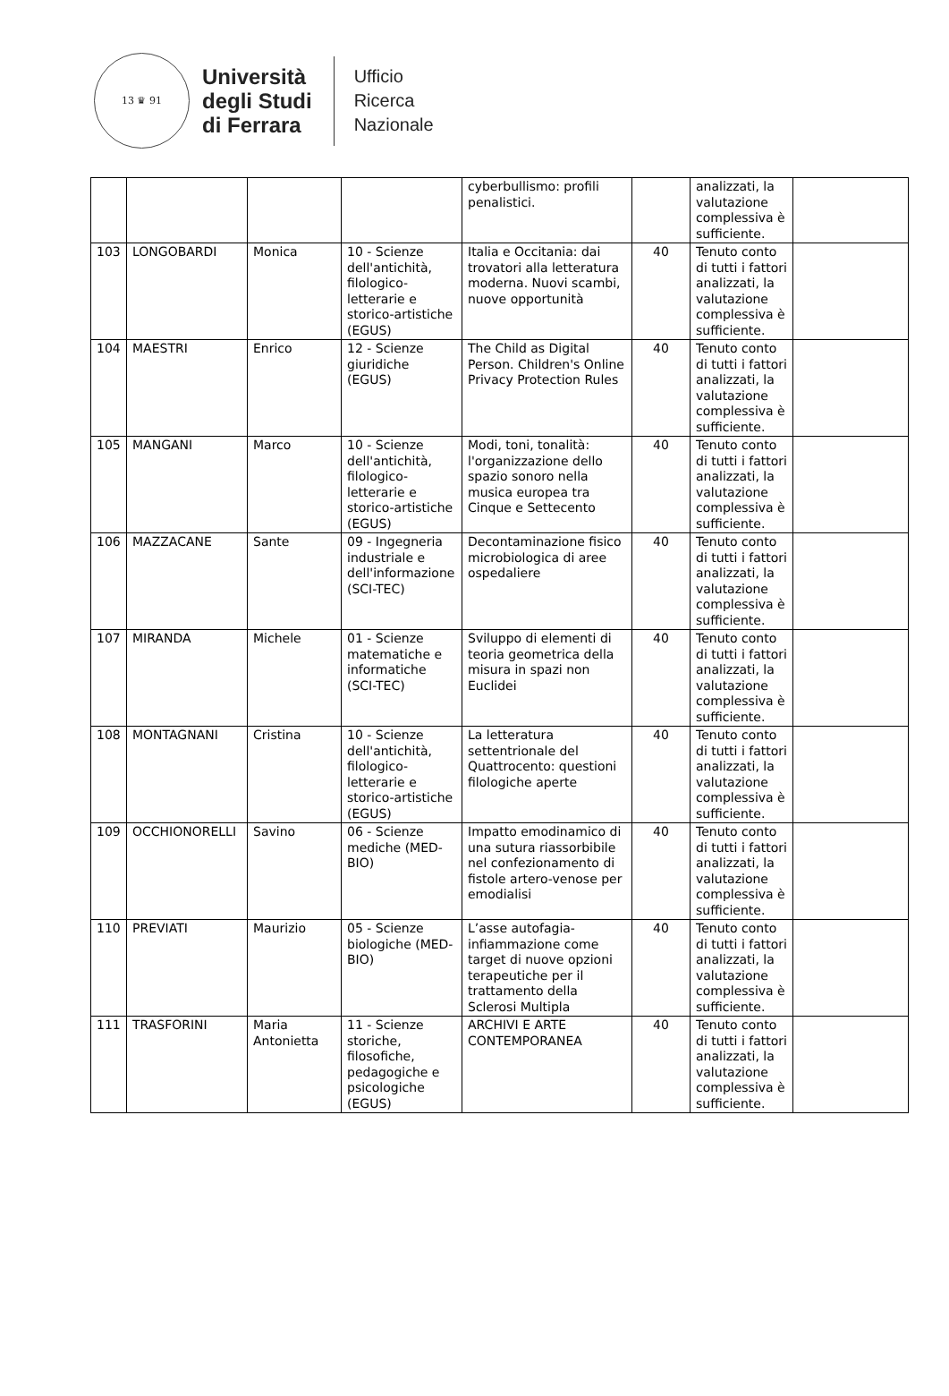13 ♛ 91
Università
degli Studi
di Ferrara
Ufficio
Ricerca
Nazionale
| | | | | cyberbullismo: profili penalistici. | | analizzati, la valutazione complessiva è sufficiente. | |
| 103 | LONGOBARDI | Monica | 10 - Scienze dell'antichità, filologico-letterarie e storico-artistiche (EGUS) | Italia e Occitania: dai trovatori alla letteratura moderna. Nuovi scambi, nuove opportunità | 40 | Tenuto conto di tutti i fattori analizzati, la valutazione complessiva è sufficiente. | |
| 104 | MAESTRI | Enrico | 12 - Scienze giuridiche (EGUS) | The Child as Digital Person. Children's Online Privacy Protection Rules | 40 | Tenuto conto di tutti i fattori analizzati, la valutazione complessiva è sufficiente. | |
| 105 | MANGANI | Marco | 10 - Scienze dell'antichità, filologico-letterarie e storico-artistiche (EGUS) | Modi, toni, tonalità: l'organizzazione dello spazio sonoro nella musica europea tra Cinque e Settecento | 40 | Tenuto conto di tutti i fattori analizzati, la valutazione complessiva è sufficiente. | |
| 106 | MAZZACANE | Sante | 09 - Ingegneria industriale e dell'informazione (SCI-TEC) | Decontaminazione fisico microbiologica di aree ospedaliere | 40 | Tenuto conto di tutti i fattori analizzati, la valutazione complessiva è sufficiente. | |
| 107 | MIRANDA | Michele | 01 - Scienze matematiche e informatiche (SCI-TEC) | Sviluppo di elementi di teoria geometrica della misura in spazi non Euclidei | 40 | Tenuto conto di tutti i fattori analizzati, la valutazione complessiva è sufficiente. | |
| 108 | MONTAGNANI | Cristina | 10 - Scienze dell'antichità, filologico-letterarie e storico-artistiche (EGUS) | La letteratura settentrionale del Quattrocento: questioni filologiche aperte | 40 | Tenuto conto di tutti i fattori analizzati, la valutazione complessiva è sufficiente. | |
| 109 | OCCHIONORELLI | Savino | 06 - Scienze mediche (MED-BIO) | Impatto emodinamico di una sutura riassorbibile nel confezionamento di fistole artero-venose per emodialisi | 40 | Tenuto conto di tutti i fattori analizzati, la valutazione complessiva è sufficiente. | |
| 110 | PREVIATI | Maurizio | 05 - Scienze biologiche (MED-BIO) | L’asse autofagia-infiammazione come target di nuove opzioni terapeutiche per il trattamento della Sclerosi Multipla | 40 | Tenuto conto di tutti i fattori analizzati, la valutazione complessiva è sufficiente. | |
| 111 | TRASFORINI | Maria Antonietta | 11 - Scienze storiche, filosofiche, pedagogiche e psicologiche (EGUS) | ARCHIVI E ARTE CONTEMPORANEA | 40 | Tenuto conto di tutti i fattori analizzati, la valutazione complessiva è sufficiente. | |